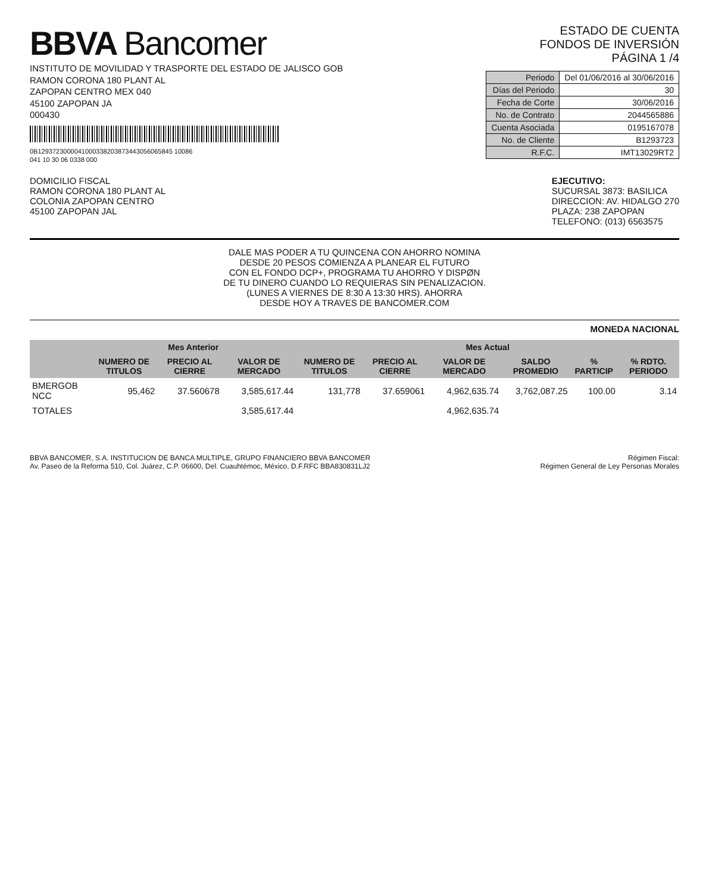BBVA Bancomer
INSTITUTO DE MOVILIDAD Y TRASPORTE DEL ESTADO DE JALISCO GOB
RAMON CORONA 180 PLANT AL
ZAPOPAN CENTRO MEX 040
45100 ZAPOPAN JA
000430
0B1293723000041000338203873443056065845 10086
041 10 30 06 0338 000
ESTADO DE CUENTA
FONDOS DE INVERSIÓN
PÁGINA 1 /4
| Periodo | Del 01/06/2016 al 30/06/2016 |
| Días del Periodo | 30 |
| Fecha de Corte | 30/06/2016 |
| No. de Contrato | 2044565886 |
| Cuenta Asociada | 0195167078 |
| No. de Cliente | B1293723 |
| R.F.C. | IMT13029RT2 |
DOMICILIO FISCAL
RAMON CORONA 180 PLANT AL
COLONIA ZAPOPAN CENTRO
45100 ZAPOPAN JAL
EJECUTIVO:
SUCURSAL 3873: BASILICA
DIRECCION: AV. HIDALGO 270
PLAZA: 238 ZAPOPAN
TELEFONO: (013) 6563575
DALE MAS PODER A TU QUINCENA CON AHORRO NOMINA
DESDE 20 PESOS COMIENZA A PLANEAR EL FUTURO
CON EL FONDO DCP+, PROGRAMA TU AHORRO Y DISPØN
DE TU DINERO CUANDO LO REQUIERAS SIN PENALIZACION.
(LUNES A VIERNES DE 8:30 A 13:30 HRS). AHORRA
DESDE HOY A TRAVES DE BANCOMER.COM
MONEDA NACIONAL
| | Mes Anterior | | | Mes Actual | | | | | |
| --- | --- | --- | --- | --- | --- | --- | --- | --- | --- |
| | NUMERO DE TITULOS | PRECIO AL CIERRE | VALOR DE MERCADO | NUMERO DE TITULOS | PRECIO AL CIERRE | VALOR DE MERCADO | SALDO PROMEDIO | % PARTICIP | % RDTO. PERIODO |
| BMERGOB NCC | 95,462 | 37.560678 | 3,585,617.44 | 131,778 | 37.659061 | 4,962,635.74 | 3,762,087.25 | 100.00 | 3.14 |
| TOTALES | | | 3,585,617.44 | | | 4,962,635.74 | | | |
BBVA BANCOMER, S.A. INSTITUCION DE BANCA MULTIPLE, GRUPO FINANCIERO BBVA BANCOMER
Av. Paseo de la Reforma 510, Col. Juárez, C.P. 06600, Del. Cuauhtémoc, México, D.F.RFC BBA830831LJ2
Régimen Fiscal:
Régimen General de Ley Personas Morales